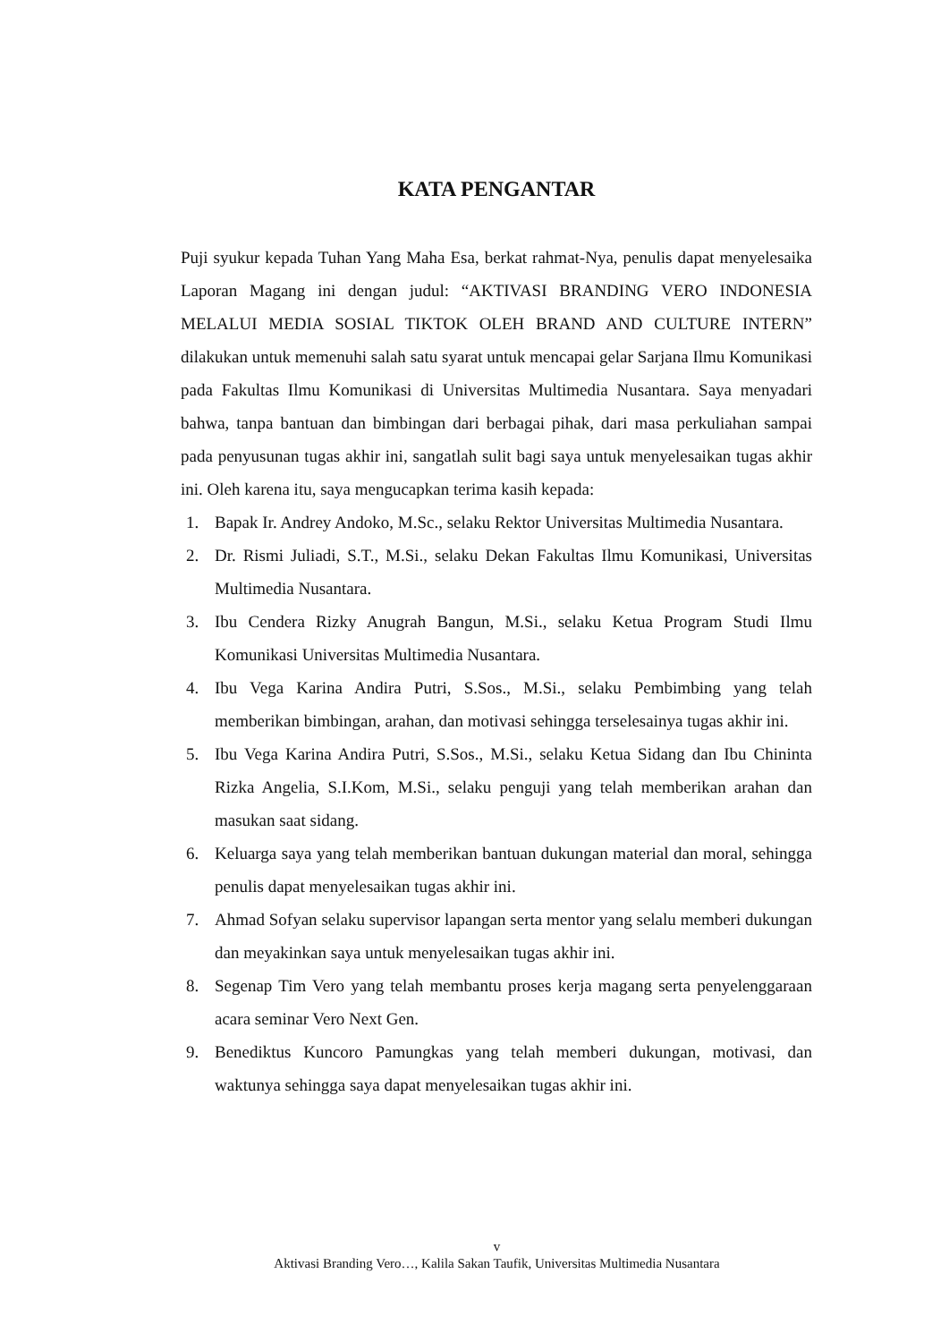KATA PENGANTAR
Puji syukur kepada Tuhan Yang Maha Esa, berkat rahmat-Nya, penulis dapat menyelesaika Laporan Magang ini dengan judul: “AKTIVASI BRANDING VERO INDONESIA MELALUI MEDIA SOSIAL TIKTOK OLEH BRAND AND CULTURE INTERN” dilakukan untuk memenuhi salah satu syarat untuk mencapai gelar Sarjana Ilmu Komunikasi pada Fakultas Ilmu Komunikasi di Universitas Multimedia Nusantara. Saya menyadari bahwa, tanpa bantuan dan bimbingan dari berbagai pihak, dari masa perkuliahan sampai pada penyusunan tugas akhir ini, sangatlah sulit bagi saya untuk menyelesaikan tugas akhir ini. Oleh karena itu, saya mengucapkan terima kasih kepada:
1. Bapak Ir. Andrey Andoko, M.Sc., selaku Rektor Universitas Multimedia Nusantara.
2. Dr. Rismi Juliadi, S.T., M.Si., selaku Dekan Fakultas Ilmu Komunikasi, Universitas Multimedia Nusantara.
3. Ibu Cendera Rizky Anugrah Bangun, M.Si., selaku Ketua Program Studi Ilmu Komunikasi Universitas Multimedia Nusantara.
4. Ibu Vega Karina Andira Putri, S.Sos., M.Si., selaku Pembimbing yang telah memberikan bimbingan, arahan, dan motivasi sehingga terselesainya tugas akhir ini.
5. Ibu Vega Karina Andira Putri, S.Sos., M.Si., selaku Ketua Sidang dan Ibu Chininta Rizka Angelia, S.I.Kom, M.Si., selaku penguji yang telah memberikan arahan dan masukan saat sidang.
6. Keluarga saya yang telah memberikan bantuan dukungan material dan moral, sehingga penulis dapat menyelesaikan tugas akhir ini.
7. Ahmad Sofyan selaku supervisor lapangan serta mentor yang selalu memberi dukungan dan meyakinkan saya untuk menyelesaikan tugas akhir ini.
8. Segenap Tim Vero yang telah membantu proses kerja magang serta penyelenggaraan acara seminar Vero Next Gen.
9. Benediktus Kuncoro Pamungkas yang telah memberi dukungan, motivasi, dan waktunya sehingga saya dapat menyelesaikan tugas akhir ini.
v
Aktivasi Branding Vero…, Kalila Sakan Taufik, Universitas Multimedia Nusantara